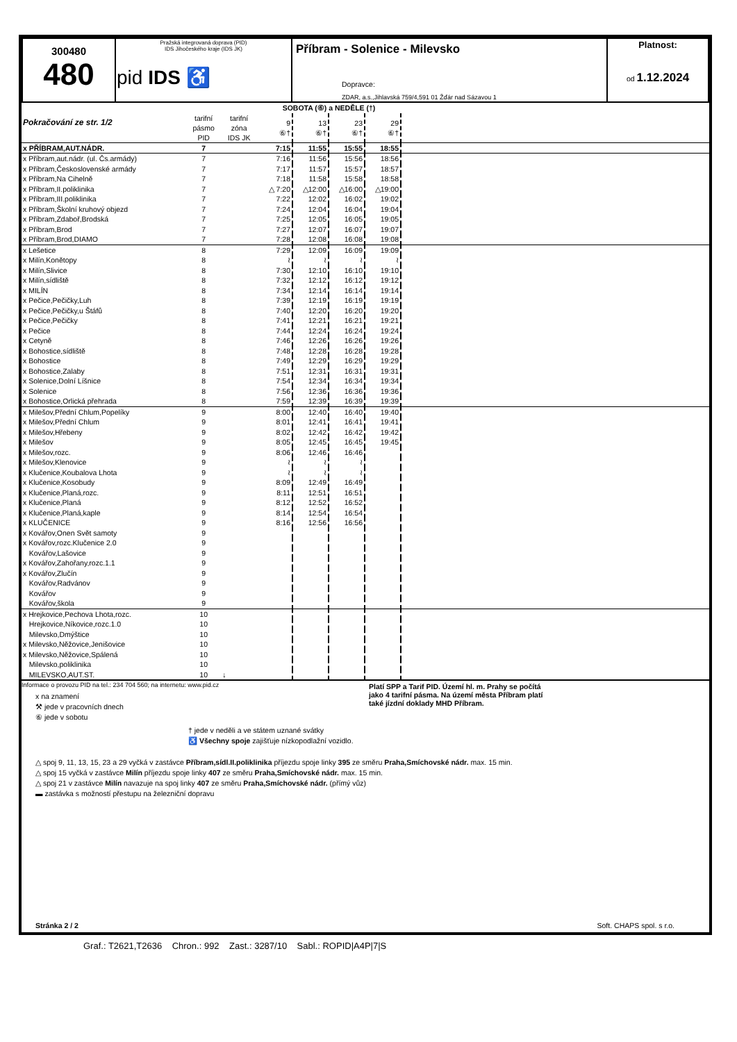| 300480 480 | Pražská integrovaná doprava (PID) IDS Jihočeského kraje (IDS JK) pid IDS ♿ | Příbram - Solenice - Milevsko Dopravce: ZDAR, a.s.,Jihlavská 759/4,591 01 Žďár nad Sázavou 1 | Platnost: od 1.12.2024 |
| Pokračování ze str. 1/2 | | | SOBOTA (⑥) a NEDĚLE (†) | | | | |
| | tarifní pásmo PID | tarifní zóna IDS JK | 9 ⑥† | 13 ⑥† | 23 ⑥† | 29 ⑥† | |
| x PŘÍBRAM,AUT.NÁDR. | 7 | | 7:15 | 11:55 | 15:55 | 18:55 | |
| x Příbram,aut.nádr. (ul. Čs.armády) | 7 | | 7:16 | 11:56 | 15:56 | 18:56 | |
| x Příbram,Československé armády | 7 | | 7:17 | 11:57 | 15:57 | 18:57 | |
| x Příbram,Na Cihelně | 7 | | 7:18 | 11:58 | 15:58 | 18:58 | |
| x Příbram,II.poliklinika | 7 | | △ 7:20 | △12:00 | △16:00 | △19:00 | |
| x Příbram,III.poliklinika | 7 | | 7:22 | 12:02 | 16:02 | 19:02 | |
| x Příbram,Školní kruhový objezd | 7 | | 7:24 | 12:04 | 16:04 | 19:04 | |
| x Příbram,Zdaboř,Brodská | 7 | | 7:25 | 12:05 | 16:05 | 19:05 | |
| x Příbram,Brod | 7 | | 7:27 | 12:07 | 16:07 | 19:07 | |
| x Příbram,Brod,DIAMO | 7 | | 7:28 | 12:08 | 16:08 | 19:08 | |
| x Lešetice | 8 | | 7:29 | 12:09 | 16:09 | 19:09 | |
| x Milín,Konětopy | 8 | | ≀ | ≀ | ≀ | ≀ | |
| x Milín,Slivice | 8 | | 7:30 | 12:10 | 16:10 | 19:10 | |
| x Milín,sídliště | 8 | | 7:32 | 12:12 | 16:12 | 19:12 | |
| x MILÍN | 8 | | 7:34 | 12:14 | 16:14 | 19:14 | |
| x Pečice,Pečičky,Luh | 8 | | 7:39 | 12:19 | 16:19 | 19:19 | |
| x Pečice,Pečičky,u Štáfů | 8 | | 7:40 | 12:20 | 16:20 | 19:20 | |
| x Pečice,Pečičky | 8 | | 7:41 | 12:21 | 16:21 | 19:21 | |
| x Pečice | 8 | | 7:44 | 12:24 | 16:24 | 19:24 | |
| x Cetyně | 8 | | 7:46 | 12:26 | 16:26 | 19:26 | |
| x Bohostice,sídliště | 8 | | 7:48 | 12:28 | 16:28 | 19:28 | |
| x Bohostice | 8 | | 7:49 | 12:29 | 16:29 | 19:29 | |
| x Bohostice,Zalaby | 8 | | 7:51 | 12:31 | 16:31 | 19:31 | |
| x Solenice,Dolní Líšnice | 8 | | 7:54 | 12:34 | 16:34 | 19:34 | |
| x Solenice | 8 | | 7:56 | 12:36 | 16:36 | 19:36 | |
| x Bohostice,Orlická přehrada | 8 | | 7:59 | 12:39 | 16:39 | 19:39 | |
| x Milešov,Přední Chlum,Popelíky | 9 | | 8:00 | 12:40 | 16:40 | 19:40 | |
| x Milešov,Přední Chlum | 9 | | 8:01 | 12:41 | 16:41 | 19:41 | |
| x Milešov,Hřebeny | 9 | | 8:02 | 12:42 | 16:42 | 19:42 | |
| x Milešov | 9 | | 8:05 | 12:45 | 16:45 | 19:45 | |
| x Milešov,rozc. | 9 | | 8:06 | 12:46 | 16:46 | | |
| x Milešov,Klenovice | 9 | | ≀ | ≀ | ≀ | | |
| x Klučenice,Koubalova Lhota | 9 | | ≀ | ≀ | ≀ | | |
| x Klučenice,Kosobudy | 9 | | 8:09 | 12:49 | 16:49 | | |
| x Klučenice,Planá,rozc. | 9 | | 8:11 | 12:51 | 16:51 | | |
| x Klučenice,Planá | 9 | | 8:12 | 12:52 | 16:52 | | |
| x Klučenice,Planá,kaple | 9 | | 8:14 | 12:54 | 16:54 | | |
| x KLUČENICE | 9 | | 8:16 | 12:56 | 16:56 | | |
| x Kovářov,Onen Svět samoty | 9 | | | | | | |
| x Kovářov,rozc.Klučenice 2.0 | 9 | | | | | | |
| Kovářov,Lašovice | 9 | | | | | | |
| x Kovářov,Zahořany,rozc.1.1 | 9 | | | | | | |
| x Kovářov,Zlučín | 9 | | | | | | |
| Kovářov,Radvánov | 9 | | | | | | |
| Kovářov | 9 | | | | | | |
| Kovářov,škola | 9 | | | | | | |
| x Hrejkovice,Pechova Lhota,rozc. | 10 | | | | | | |
| Hrejkovice,Níkovice,rozc.1.0 | 10 | | | | | | |
| Milevsko,Dmýštice | 10 | | | | | | |
| x Milevsko,Něžovice,Jenišovice | 10 | | | | | | |
| x Milevsko,Něžovice,Spálená | 10 | | | | | | |
| Milevsko,poliklinika | 10 | | | | | | |
| MILEVSKO,AUT.ST. | 10 | ↓ | | | | | |
Informace o provozu PID na tel.: 234 704 560; na internetu: www.pid.cz
x na znamení
⚒ jede v pracovních dnech
⑥ jede v sobotu
Platí SPP a Tarif PID. Území hl. m. Prahy se počítá
jako 4 tarifní pásma. Na území města Příbram platí
také jízdní doklady MHD Příbram.
† jede v neděli a ve státem uznané svátky
♿ Všechny spoje zajišťuje nízkopodlažní vozidlo.
△ spoj 9, 11, 13, 15, 23 a 29 vyčká v zastávce Příbram,sídl.II.poliklinika příjezdu spoje linky 395 ze směru Praha,Smíchovské nádr. max. 15 min.
△ spoj 15 vyčká v zastávce Milín příjezdu spoje linky 407 ze směru Praha,Smíchovské nádr. max. 15 min.
△ spoj 21 v zastávce Milín navazuje na spoj linky 407 ze směru Praha,Smíchovské nádr. (přímý vůz)
▬ zastávka s možností přestupu na železniční dopravu
Stránka 2 / 2 Soft. CHAPS spol. s r.o.
Graf.: T2621,T2636 Chron.: 992 Zast.: 3287/10 Sabl.: ROPID|A4P|7|S